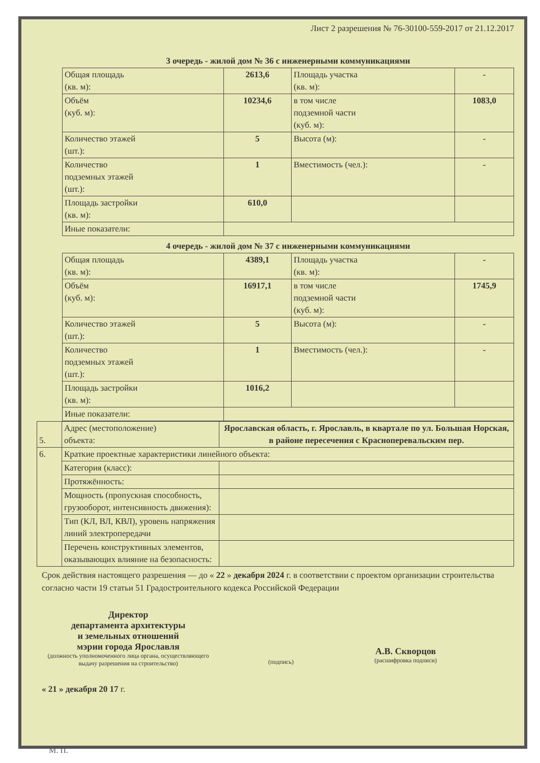Лист 2 разрешения № 76-30100-559-2017 от 21.12.2017
| 3 очередь - жилой дом № 36 с инженерными коммуникациями | | | |
| Общая площадь (кв. м): | 2613,6 | Площадь участка (кв. м): | - |
| Объём (куб. м): | 10234,6 | в том числе подземной части (куб. м): | 1083,0 |
| Количество этажей (шт.): | 5 | Высота (м): | - |
| Количество подземных этажей (шт.): | 1 | Вместимость (чел.): | - |
| Площадь застройки (кв. м): | 610,0 | | |
| Иные показатели: | | | |
| 4 очередь - жилой дом № 37 с инженерными коммуникациями | | | |
| Общая площадь (кв. м): | 4389,1 | Площадь участка (кв. м): | - |
| Объём (куб. м): | 16917,1 | в том числе подземной части (куб. м): | 1745,9 |
| Количество этажей (шт.): | 5 | Высота (м): | - |
| Количество подземных этажей (шт.): | 1 | Вместимость (чел.): | - |
| Площадь застройки (кв. м): | 1016,2 | | |
| Иные показатели: | | | |
| 5. | Адрес (местоположение) объекта: | Ярославская область, г. Ярославль, в квартале по ул. Большая Норская, в районе пересечения с Красноперевальским пер. |
| 6. | Краткие проектные характеристики линейного объекта: | |
| | Категория (класс): | |
| | Протяжённость: | |
| | Мощность (пропускная способность, грузооборот, интенсивность движения): | |
| | Тип (КЛ, ВЛ, КВЛ), уровень напряжения линий электропередачи | |
| | Перечень конструктивных элементов, оказывающих влияние на безопасность: | |
Срок действия настоящего разрешения — до « 22 » декабря 2024 г. в соответствии с проектом организации строительства согласно части 19 статьи 51 Градостроительного кодекса Российской Федерации
Директор
департамента архитектуры
и земельных отношений
мэрии города Ярославля
(должность уполномоченного лица органа, осуществляющего выдачу разрешения на строительство)
(подпись)
А.В. Скворцов
(расшифровка подписи)
« 21 » декабря 20 17 г.
М. П.